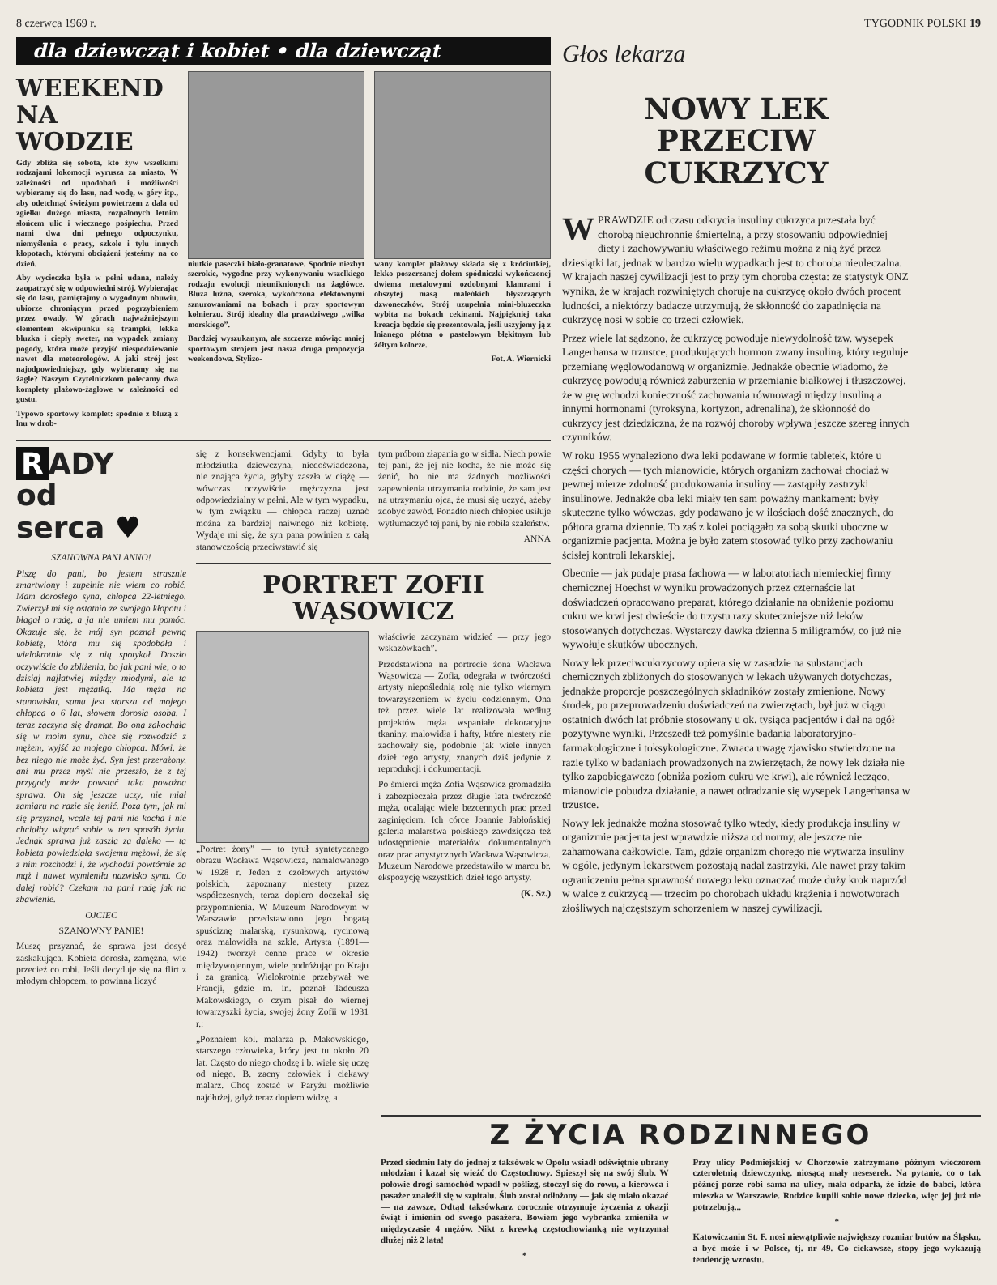8 czerwca 1969 r. TYGODNIK POLSKI 19
dla dziewcząt i kobiet • dla dziewcząt
WEEKEND NA WODZIE
Gdy zbliża się sobota, kto żyw wszelkimi rodzajami lokomocji wyrusza za miasto. W zależności od upodobań i możliwości wybieramy się do lasu, nad wodę, w góry itp., aby odetchnąć świeżym powietrzem z dala od zgiełku dużego miasta, rozpalonych letnim słońcem ulic i wiecznego pośpiechu. Przed nami dwa dni pełnego odpoczynku, niemyślenia o pracy, szkole i tylu innych kłopotach, którymi obciążeni jesteśmy na co dzień.
Aby wycieczka była w pełni udana, należy zaopatrzyć się w odpowiedni strój. Wybierając się do lasu, pamiętajmy o wygodnym obuwiu, ubiorze chroniącym przed pogrzybieniem przez owady. W górach najważniejszym elementem ekwipunku są trampki, lekka bluzka i ciepły sweter, na wypadek zmiany pogody, która może przyjść niespodziewanie nawet dla meteorologów. A jaki strój jest najodpowiedniejszy, gdy wybieramy się na żagle? Naszym Czytelniczkom polecamy dwa komplety plażowo-żaglowe w zależności od gustu.
Typowo sportowy komplet: spodnie z bluzą z lnu w drob-
niutkie paseczki biało-granatowe. Spodnie niezbyt szerokie, wygodne przy wykonywaniu wszelkiego rodzaju ewolucji nieuniknionych na żaglówce. Bluza luźna, szeroka, wykończona efektownymi sznurowaniami na bokach i przy sportowym kołnierzu. Strój idealny dla prawdziwego „wilka morskiego”.
Bardziej wyszukanym, ale szczerze mówiąc mniej sportowym strojem jest nasza druga propozycja weekendowa. Stylizo-
wany komplet plażowy składa się z króciutkiej, lekko poszerzanej dołem spódniczki wykończonej dwiema metalowymi ozdobnymi klamrami i obszytej masą maleńkich błyszczących dzwoneczków. Strój uzupełnia mini-bluzeczka wybita na bokach cekinami. Najpiękniej taka kreacja będzie się prezentowała, jeśli uszyjemy ją z lnianego płótna o pastelowym błękitnym lub żółtym kolorze.
Fot. A. Wiernicki
R ADY
od
serca ♥
SZANOWNA PANI ANNO!
Piszę do pani, bo jestem strasznie zmartwiony i zupełnie nie wiem co robić. Mam dorosłego syna, chłopca 22-letniego. Zwierzył mi się ostatnio ze swojego kłopotu i błagał o radę, a ja nie umiem mu pomóc. Okazuje się, że mój syn poznał pewną kobietę, która mu się spodobała i wielokrotnie się z nią spotykał. Doszło oczywiście do zbliżenia, bo jak pani wie, o to dzisiaj najłatwiej między młodymi, ale ta kobieta jest mężatką. Ma męża na stanowisku, sama jest starsza od mojego chłopca o 6 lat, słowem dorosła osoba. I teraz zaczyna się dramat. Bo ona zakochała się w moim synu, chce się rozwodzić z mężem, wyjść za mojego chłopca. Mówi, że bez niego nie może żyć. Syn jest przerażony, ani mu przez myśl nie przeszło, że z tej przygody może powstać taka poważna sprawa. On się jeszcze uczy, nie miał zamiaru na razie się żenić. Poza tym, jak mi się przyznał, wcale tej pani nie kocha i nie chciałby wiązać sobie w ten sposób życia. Jednak sprawa już zaszła za daleko — ta kobieta powiedziała swojemu mężowi, że się z nim rozchodzi i, że wychodzi powtórnie za mąż i nawet wymieniła nazwisko syna. Co dalej robić? Czekam na pani radę jak na zbawienie.
OJCIEC
SZANOWNY PANIE!
Muszę przyznać, że sprawa jest dosyć zaskakująca. Kobieta dorosła, zamężna, wie przecież co robi. Jeśli decyduje się na flirt z młodym chłopcem, to powinna liczyć
się z konsekwencjami. Gdyby to była młodziutka dziewczyna, niedoświadczona, nie znająca życia, gdyby zaszła w ciążę — wówczas oczywiście mężczyzna jest odpowiedzialny w pełni. Ale w tym wypadku, w tym związku — chłopca raczej uznać można za bardziej naiwnego niż kobietę. Wydaje mi się, że syn pana powinien z całą stanowczością przeciwstawić się
tym próbom złapania go w sidła. Niech powie tej pani, że jej nie kocha, że nie może się żenić, bo nie ma żadnych możliwości zapewnienia utrzymania rodzinie, że sam jest na utrzymaniu ojca, że musi się uczyć, ażeby zdobyć zawód. Ponadto niech chłopiec usiłuje wytłumaczyć tej pani, by nie robiła szaleństw.
ANNA
PORTRET ZOFII WĄSOWICZ
„Portret żony” — to tytuł syntetycznego obrazu Wacława Wąsowicza, namalowanego w 1928 r. Jeden z czołowych artystów polskich, zapoznany niestety przez współczesnych, teraz dopiero doczekał się przypomnienia. W Muzeum Narodowym w Warszawie przedstawiono jego bogatą spuściznę malarską, rysunkową, rycinową oraz malowidła na szkle. Artysta (1891—1942) tworzył cenne prace w okresie międzywojennym, wiele podróżując po Kraju i za granicą. Wielokrotnie przebywał we Francji, gdzie m. in. poznał Tadeusza Makowskiego, o czym pisał do wiernej towarzyszki życia, swojej żony Zofii w 1931 r.:
„Poznałem kol. malarza p. Makowskiego, starszego człowieka, który jest tu około 20 lat. Często do niego chodzę i b. wiele się uczę od niego. B. zacny człowiek i ciekawy malarz. Chcę zostać w Paryżu możliwie najdłużej, gdyż teraz dopiero widzę, a
właściwie zaczynam widzieć — przy jego wskazówkach”.
Przedstawiona na portrecie żona Wacława Wąsowicza — Zofia, odegrała w twórczości artysty niepoślednią rolę nie tylko wiernym towarzyszeniem w życiu codziennym. Ona też przez wiele lat realizowała według projektów męża wspaniałe dekoracyjne tkaniny, malowidła i hafty, które niestety nie zachowały się, podobnie jak wiele innych dzieł tego artysty, znanych dziś jedynie z reprodukcji i dokumentacji.
Po śmierci męża Zofia Wąsowicz gromadziła i zabezpieczała przez długie lata twórczość męża, ocalając wiele bezcennych prac przed zaginięciem. Ich córce Joannie Jabłońskiej galeria malarstwa polskiego zawdzięcza też udostępnienie materiałów dokumentalnych oraz prac artystycznych Wacława Wąsowicza. Muzeum Narodowe przedstawiło w marcu br. ekspozycję wszystkich dzieł tego artysty.
(K. Sz.)
Głos lekarza
NOWY LEK
PRZECIW CUKRZYCY
WPRAWDZIE od czasu odkrycia insuliny cukrzyca przestała być chorobą nieuchronnie śmiertelną, a przy stosowaniu odpowiedniej diety i zachowywaniu właściwego reżimu można z nią żyć przez dziesiątki lat, jednak w bardzo wielu wypadkach jest to choroba nieuleczalna. W krajach naszej cywilizacji jest to przy tym choroba częsta: ze statystyk ONZ wynika, że w krajach rozwiniętych choruje na cukrzycę około dwóch procent ludności, a niektórzy badacze utrzymują, że skłonność do zapadnięcia na cukrzycę nosi w sobie co trzeci człowiek.
Przez wiele lat sądzono, że cukrzycę powoduje niewydolność tzw. wysepek Langerhansa w trzustce, produkujących hormon zwany insuliną, który reguluje przemianę węglowodanową w organizmie. Jednakże obecnie wiadomo, że cukrzycę powodują również zaburzenia w przemianie białkowej i tłuszczowej, że w grę wchodzi konieczność zachowania równowagi między insuliną a innymi hormonami (tyroksyna, kortyzon, adrenalina), że skłonność do cukrzycy jest dziedziczna, że na rozwój choroby wpływa jeszcze szereg innych czynników.
W roku 1955 wynaleziono dwa leki podawane w formie tabletek, które u części chorych — tych mianowicie, których organizm zachował chociaż w pewnej mierze zdolność produkowania insuliny — zastąpiły zastrzyki insulinowe. Jednakże oba leki miały ten sam poważny mankament: były skuteczne tylko wówczas, gdy podawano je w ilościach dość znacznych, do półtora grama dziennie. To zaś z kolei pociągało za sobą skutki uboczne w organizmie pacjenta. Można je było zatem stosować tylko przy zachowaniu ścisłej kontroli lekarskiej.
Obecnie — jak podaje prasa fachowa — w laboratoriach niemieckiej firmy chemicznej Hoechst w wyniku prowadzonych przez czternaście lat doświadczeń opracowano preparat, którego działanie na obniżenie poziomu cukru we krwi jest dwieście do trzystu razy skuteczniejsze niż leków stosowanych dotychczas. Wystarczy dawka dzienna 5 miligramów, co już nie wywołuje skutków ubocznych.
Nowy lek przeciwcukrzycowy opiera się w zasadzie na substancjach chemicznych zbliżonych do stosowanych w lekach używanych dotychczas, jednakże proporcje poszczególnych składników zostały zmienione. Nowy środek, po przeprowadzeniu doświadczeń na zwierzętach, był już w ciągu ostatnich dwóch lat próbnie stosowany u ok. tysiąca pacjentów i dał na ogół pozytywne wyniki. Przeszedł też pomyślnie badania laboratoryjno-farmakologiczne i toksykologiczne. Zwraca uwagę zjawisko stwierdzone na razie tylko w badaniach prowadzonych na zwierzętach, że nowy lek działa nie tylko zapobiegawczo (obniża poziom cukru we krwi), ale również lecząco, mianowicie pobudza działanie, a nawet odradzanie się wysepek Langerhansa w trzustce.
Nowy lek jednakże można stosować tylko wtedy, kiedy produkcja insuliny w organizmie pacjenta jest wprawdzie niższa od normy, ale jeszcze nie zahamowana całkowicie. Tam, gdzie organizm chorego nie wytwarza insuliny w ogóle, jedynym lekarstwem pozostają nadal zastrzyki. Ale nawet przy takim ograniczeniu pełna sprawność nowego leku oznaczać może duży krok naprzód w walce z cukrzycą — trzecim po chorobach układu krążenia i nowotworach złośliwych najczęstszym schorzeniem w naszej cywilizacji.
Z ŻYCIA RODZINNEGO
Przed siedmiu laty do jednej z taksówek w Opolu wsiadł odświętnie ubrany młodzian i kazał się wieźć do Częstochowy. Spieszył się na swój ślub. W połowie drogi samochód wpadł w poślizg, stoczył się do rowu, a kierowca i pasażer znaleźli się w szpitalu. Ślub został odłożony — jak się miało okazać — na zawsze. Odtąd taksówkarz corocznie otrzymuje życzenia z okazji świąt i imienin od swego pasażera. Bowiem jego wybranka zmieniła w międzyczasie 4 mężów. Nikt z krewką częstochowianką nie wytrzymał dłużej niż 2 lata!
*
Przy ulicy Podmiejskiej w Chorzowie zatrzymano późnym wieczorem czteroletnią dziewczynkę, niosącą mały neseserek. Na pytanie, co o tak późnej porze robi sama na ulicy, mała odparła, że idzie do babci, która mieszka w Warszawie. Rodzice kupili sobie nowe dziecko, więc jej już nie potrzebują...
*
Katowiczanin St. F. nosi niewątpliwie największy rozmiar butów na Śląsku, a być może i w Polsce, tj. nr 49. Co ciekawsze, stopy jego wykazują tendencję wzrostu.